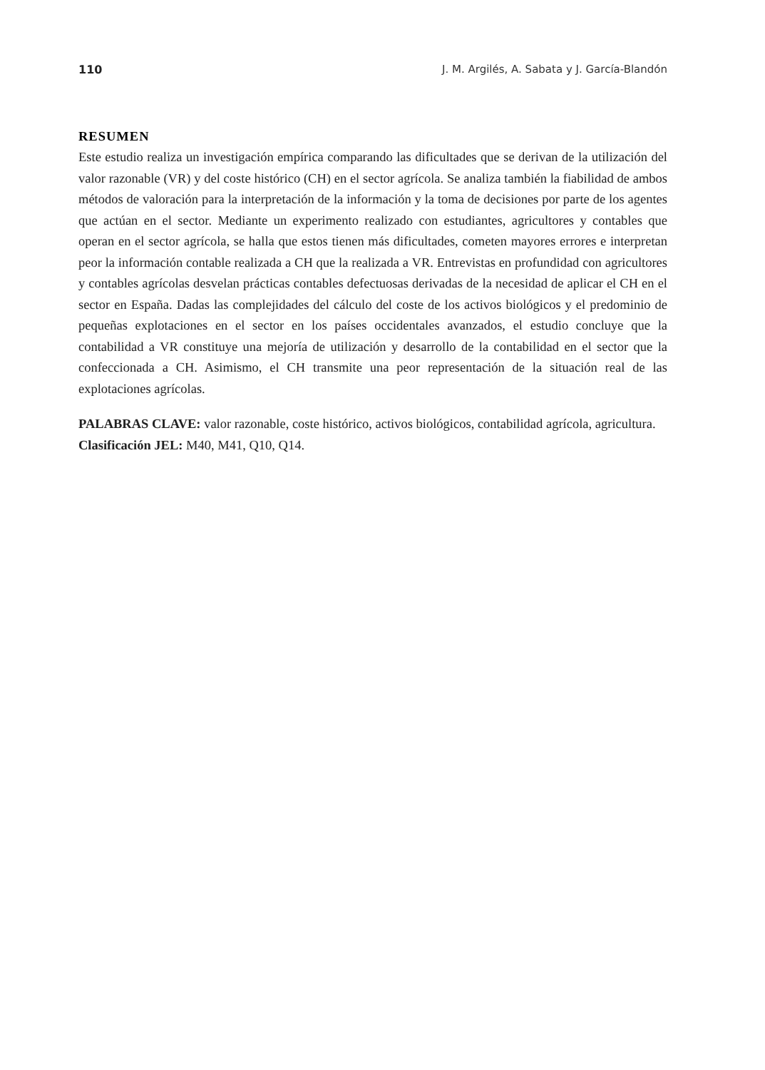110 J. M. Argilés, A. Sabata y J. García-Blandón
RESUMEN
Este estudio realiza un investigación empírica comparando las dificultades que se derivan de la utilización del valor razonable (VR) y del coste histórico (CH) en el sector agrícola. Se analiza también la fiabilidad de ambos métodos de valoración para la interpretación de la información y la toma de decisiones por parte de los agentes que actúan en el sector. Mediante un experimento realizado con estudiantes, agricultores y contables que operan en el sector agrícola, se halla que estos tienen más dificultades, cometen mayores errores e interpretan peor la información contable realizada a CH que la realizada a VR. Entrevistas en profundidad con agricultores y contables agrícolas desvelan prácticas contables defectuosas derivadas de la necesidad de aplicar el CH en el sector en España. Dadas las complejidades del cálculo del coste de los activos biológicos y el predominio de pequeñas explotaciones en el sector en los países occidentales avanzados, el estudio concluye que la contabilidad a VR constituye una mejoría de utilización y desarrollo de la contabilidad en el sector que la confeccionada a CH. Asimismo, el CH transmite una peor representación de la situación real de las explotaciones agrícolas.
PALABRAS CLAVE: valor razonable, coste histórico, activos biológicos, contabilidad agrícola, agricultura.
Clasificación JEL: M40, M41, Q10, Q14.